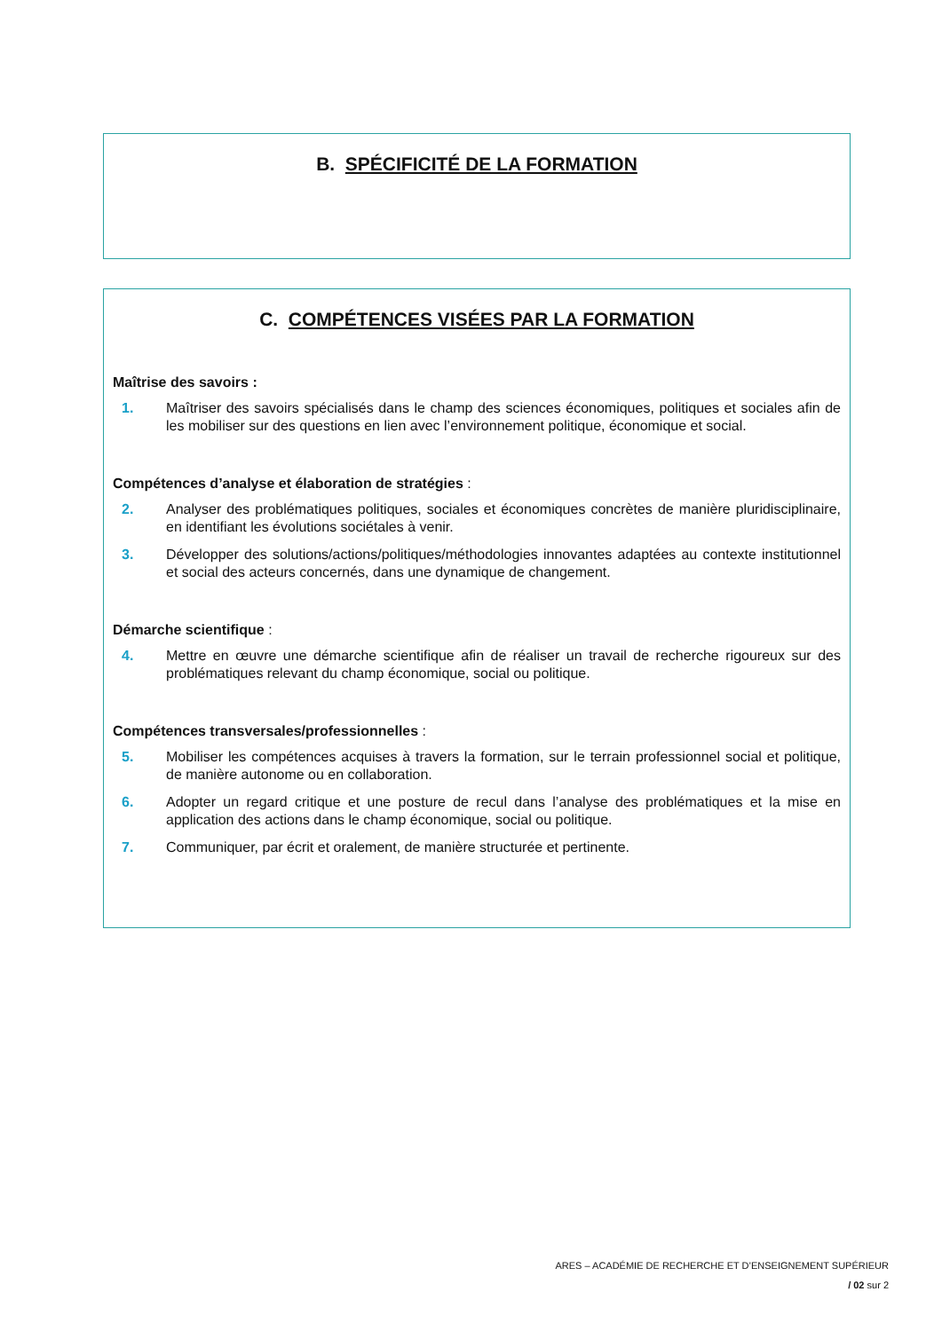B. SPÉCIFICITÉ DE LA FORMATION
C. COMPÉTENCES VISÉES PAR LA FORMATION
Maîtrise des savoirs :
1. Maîtriser des savoirs spécialisés dans le champ des sciences économiques, politiques et sociales afin de les mobiliser sur des questions en lien avec l’environnement politique, économique et social.
Compétences d’analyse et élaboration de stratégies :
2. Analyser des problématiques politiques, sociales et économiques concrètes de manière pluridisciplinaire, en identifiant les évolutions sociétales à venir.
3. Développer des solutions/actions/politiques/méthodologies innovantes adaptées au contexte institutionnel et social des acteurs concernés, dans une dynamique de changement.
Démarche scientifique :
4. Mettre en œuvre une démarche scientifique afin de réaliser un travail de recherche rigoureux sur des problématiques relevant du champ économique, social ou politique.
Compétences transversales/professionnelles :
5. Mobiliser les compétences acquises à travers la formation, sur le terrain professionnel social et politique, de manière autonome ou en collaboration.
6. Adopter un regard critique et une posture de recul dans l’analyse des problématiques et la mise en application des actions dans le champ économique, social ou politique.
7. Communiquer, par écrit et oralement, de manière structurée et pertinente.
ARES – ACADÉMIE DE RECHERCHE ET D’ENSEIGNEMENT SUPÉRIEUR
/ 02 sur 2